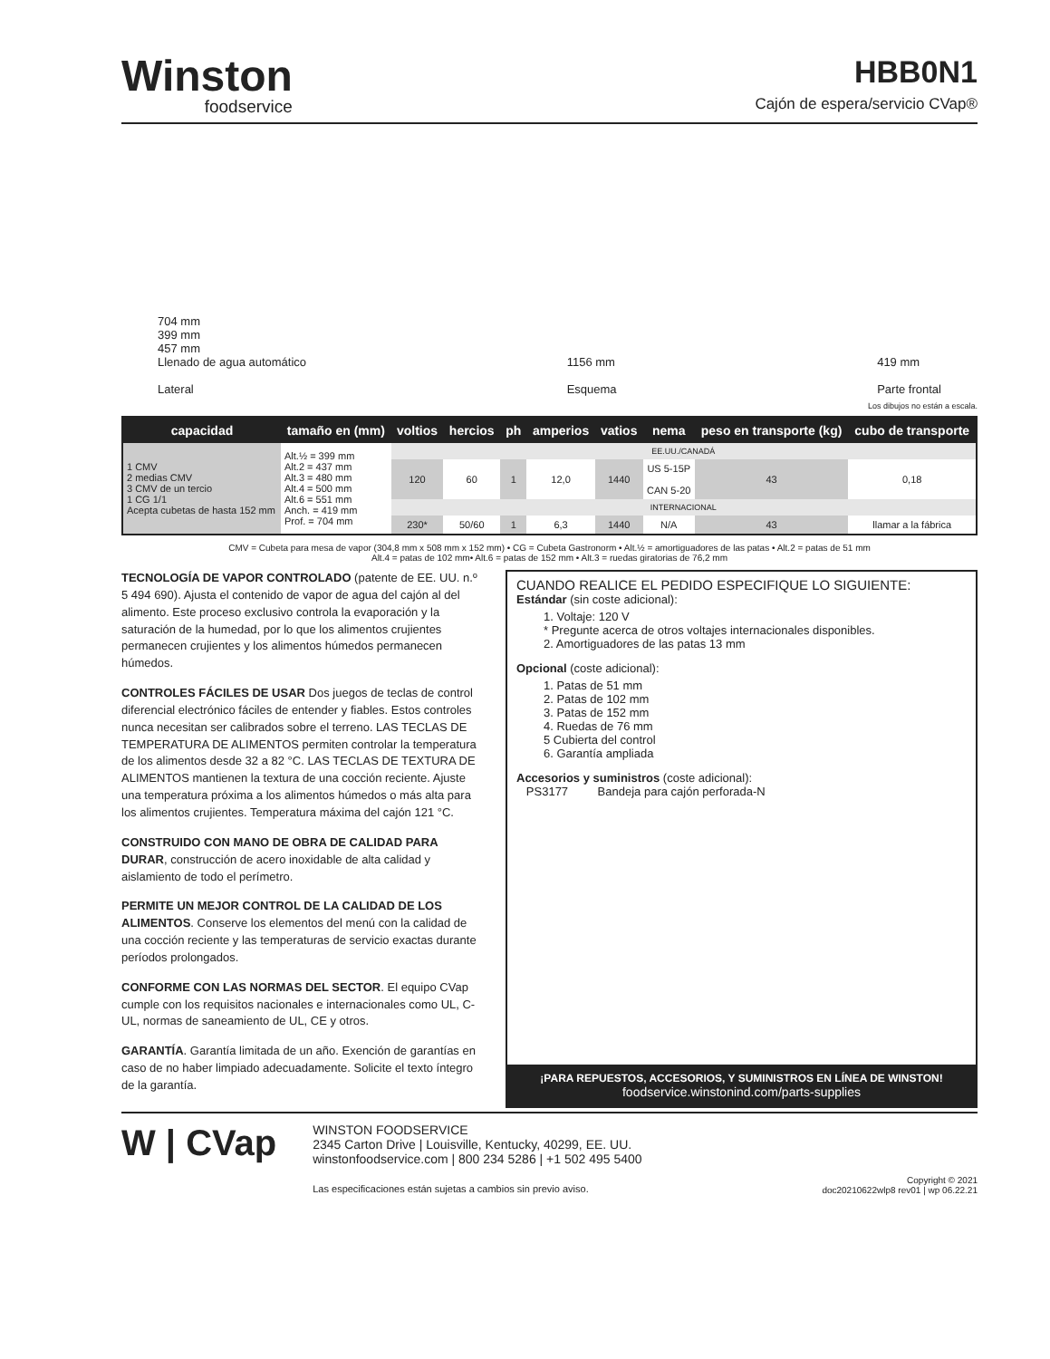Winston
foodservice
HBB0N1
Cajón de espera/servicio CVap®
704 mm
399 mm
457 mm
Llenado de agua automático
Lateral
1156 mm
Esquema
419 mm
Parte frontal
Los dibujos no están a escala.
| capacidad | tamaño en (mm) | voltios | hercios | ph | amperios | vatios | nema | peso en transporte (kg) | cubo de transporte |
| --- | --- | --- | --- | --- | --- | --- | --- | --- | --- |
| 1 CMV 2 medias CMV 3 CMV de un tercio 1 CG 1/1 Acepta cubetas de hasta 152 mm | Alt.½ = 399 mm Alt.2 = 437 mm Alt.3 = 480 mm Alt.4 = 500 mm Alt.6 = 551 mm Anch. = 419 mm Prof. = 704 mm | EE.UU./CANADÁ | | | | | | | |
| | | 120 | 60 | 1 | 12,0 | 1440 | US 5-15P CAN 5-20 | 43 | 0,18 |
| | | INTERNACIONAL | | | | | | | |
| | | 230* | 50/60 | 1 | 6,3 | 1440 | N/A | 43 | llamar a la fábrica |
CMV = Cubeta para mesa de vapor (304,8 mm x 508 mm x 152 mm) • CG = Cubeta Gastronorm • Alt.½ = amortiguadores de las patas • Alt.2 = patas de 51 mm
Alt.4 = patas de 102 mm• Alt.6 = patas de 152 mm • Alt.3 = ruedas giratorias de 76,2 mm
TECNOLOGÍA DE VAPOR CONTROLADO (patente de EE. UU. n.º 5 494 690). Ajusta el contenido de vapor de agua del cajón al del alimento. Este proceso exclusivo controla la evaporación y la saturación de la humedad, por lo que los alimentos crujientes permanecen crujientes y los alimentos húmedos permanecen húmedos.
CONTROLES FÁCILES DE USAR Dos juegos de teclas de control diferencial electrónico fáciles de entender y fiables. Estos controles nunca necesitan ser calibrados sobre el terreno. LAS TECLAS DE TEMPERATURA DE ALIMENTOS permiten controlar la temperatura de los alimentos desde 32 a 82 °C. LAS TECLAS DE TEXTURA DE ALIMENTOS mantienen la textura de una cocción reciente. Ajuste una temperatura próxima a los alimentos húmedos o más alta para los alimentos crujientes. Temperatura máxima del cajón 121 °C.
CONSTRUIDO CON MANO DE OBRA DE CALIDAD PARA DURAR, construcción de acero inoxidable de alta calidad y aislamiento de todo el perímetro.
PERMITE UN MEJOR CONTROL DE LA CALIDAD DE LOS ALIMENTOS. Conserve los elementos del menú con la calidad de una cocción reciente y las temperaturas de servicio exactas durante períodos prolongados.
CONFORME CON LAS NORMAS DEL SECTOR. El equipo CVap cumple con los requisitos nacionales e internacionales como UL, C-UL, normas de saneamiento de UL, CE y otros.
GARANTÍA. Garantía limitada de un año. Exención de garantías en caso de no haber limpiado adecuadamente. Solicite el texto íntegro de la garantía.
CUANDO REALICE EL PEDIDO ESPECIFIQUE LO SIGUIENTE:
Estándar (sin coste adicional):
1. Voltaje: 120 V
* Pregunte acerca de otros voltajes internacionales disponibles.
2. Amortiguadores de las patas 13 mm
Opcional (coste adicional):
1. Patas de 51 mm
2. Patas de 102 mm
3. Patas de 152 mm
4. Ruedas de 76 mm
5 Cubierta del control
6. Garantía ampliada
Accesorios y suministros (coste adicional):
PS3177 Bandeja para cajón perforada-N
¡PARA REPUESTOS, ACCESORIOS, Y SUMINISTROS EN LÍNEA DE WINSTON!
foodservice.winstonind.com/parts-supplies
W | CVap
WINSTON FOODSERVICE
2345 Carton Drive | Louisville, Kentucky, 40299, EE. UU.
winstonfoodservice.com | 800 234 5286 | +1 502 495 5400
Las especificaciones están sujetas a cambios sin previo aviso.
Copyright © 2021
doc20210622wlp8 rev01 | wp 06.22.21